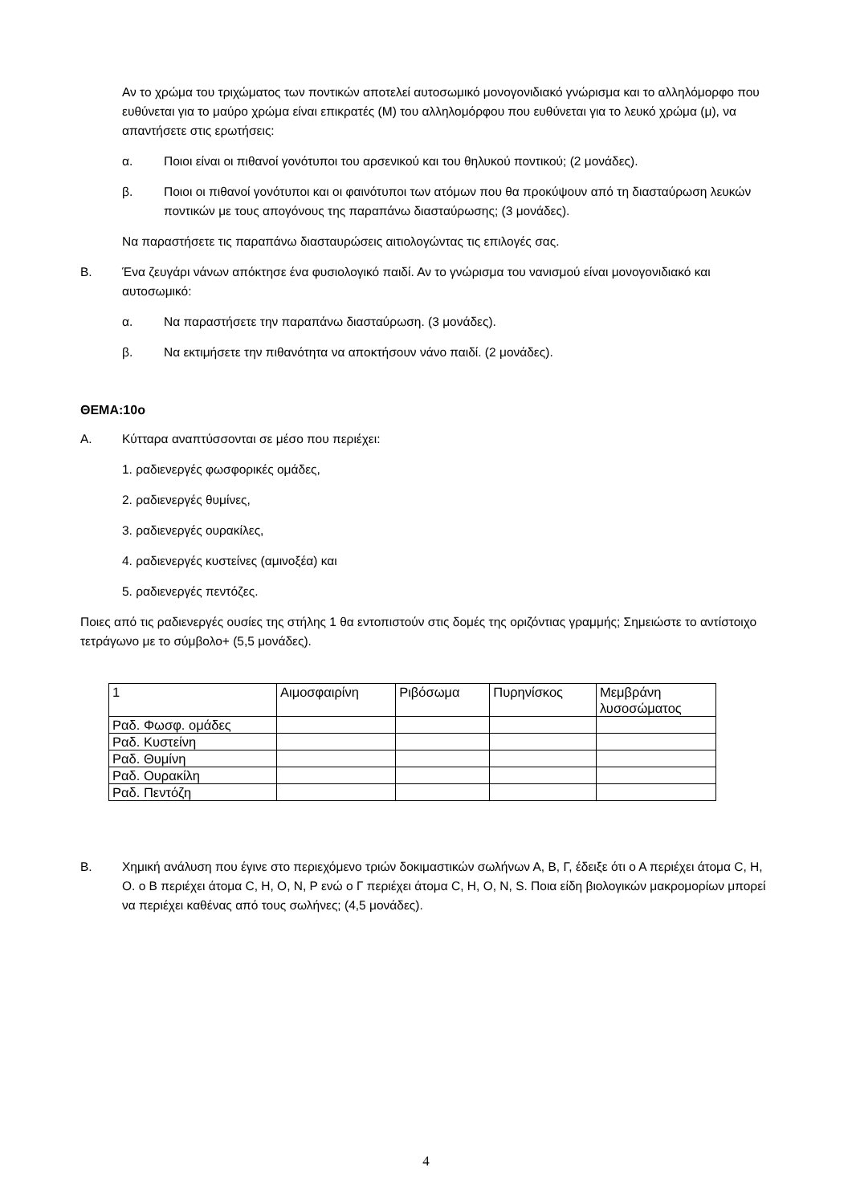Αν το χρώμα του τριχώματος των ποντικών αποτελεί αυτοσωμικό μονογονιδιακό γνώρισμα και το αλληλόμορφο που ευθύνεται για το μαύρο χρώμα είναι επικρατές (Μ) του αλληλομόρφου που ευθύνεται για το λευκό χρώμα (μ), να απαντήσετε στις ερωτήσεις:
α. Ποιοι είναι οι πιθανοί γονότυποι του αρσενικού και του θηλυκού ποντικού; (2 μονάδες).
β. Ποιοι οι πιθανοί γονότυποι και οι φαινότυποι των ατόμων που θα προκύψουν από τη διασταύρωση λευκών ποντικών με τους απογόνους της παραπάνω διασταύρωσης; (3 μονάδες).
Να παραστήσετε τις παραπάνω διασταυρώσεις αιτιολογώντας τις επιλογές σας.
Β. Ένα ζευγάρι νάνων απόκτησε ένα φυσιολογικό παιδί. Αν το γνώρισμα του νανισμού είναι μονογονιδιακό και αυτοσωμικό:
α. Να παραστήσετε την παραπάνω διασταύρωση. (3 μονάδες).
β. Να εκτιμήσετε την πιθανότητα να αποκτήσουν νάνο παιδί. (2 μονάδες).
ΘΕΜΑ:10ο
Α. Κύτταρα αναπτύσσονται σε μέσο που περιέχει:
1. ραδιενεργές φωσφορικές ομάδες,
2. ραδιενεργές θυμίνες,
3. ραδιενεργές ουρακίλες,
4. ραδιενεργές κυστείνες (αμινοξέα) και
5. ραδιενεργές πεντόζες.
Ποιες από τις ραδιενεργές ουσίες της στήλης 1 θα εντοπιστούν στις δομές της οριζόντιας γραμμής; Σημειώστε το αντίστοιχο τετράγωνο με το σύμβολο+ (5,5 μονάδες).
| 1 | Αιμοσφαιρίνη | Ριβόσωμα | Πυρηνίσκος | Μεμβράνη λυσοσώματος |
| Ραδ. Φωσφ. ομάδες | | | | |
| Ραδ. Κυστείνη | | | | |
| Ραδ. Θυμίνη | | | | |
| Ραδ. Ουρακίλη | | | | |
| Ραδ. Πεντόζη | | | | |
Β. Χημική ανάλυση που έγινε στο περιεχόμενο τριών δοκιμαστικών σωλήνων Α, Β, Γ, έδειξε ότι ο Α περιέχει άτομα C, H, O. ο Β περιέχει άτομα C, H, O, N, P ενώ ο Γ περιέχει άτομα C, H, O, N, S. Ποια είδη βιολογικών μακρομορίων μπορεί να περιέχει καθένας από τους σωλήνες; (4,5 μονάδες).
4